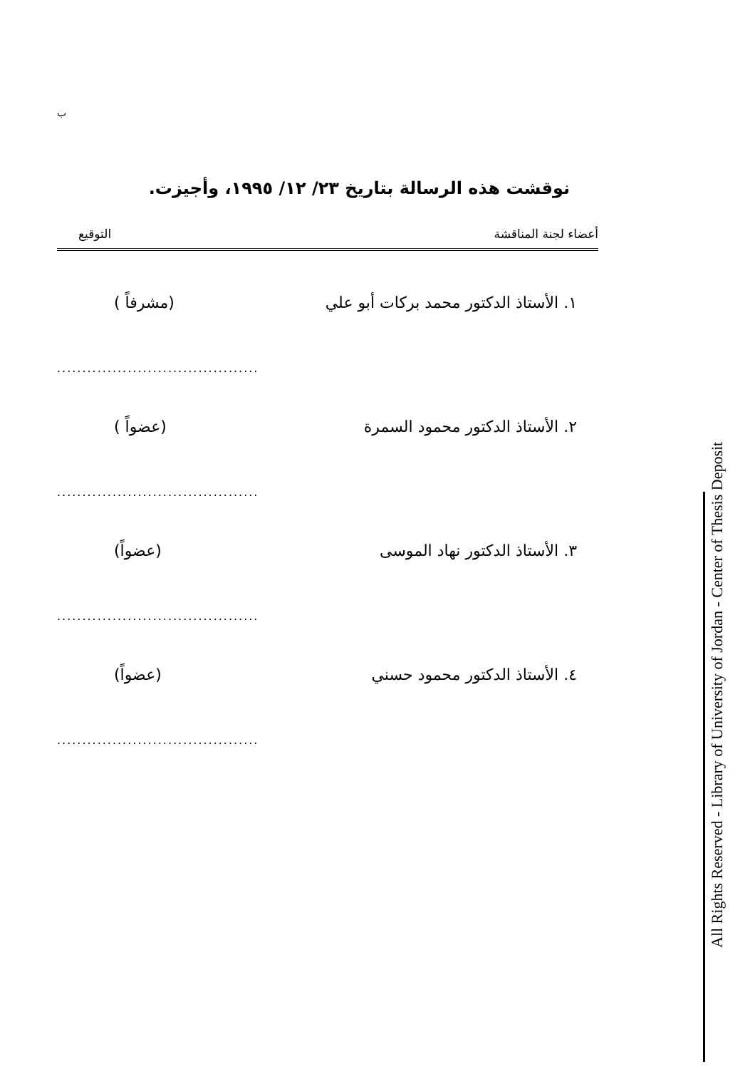ب
نوقشت هذه الرسالة بتاريخ ٢٣/ ١٢/ ١٩٩٥، وأجيزت.
أعضاء لجنة المناقشة التوقيع
١. الأستاذ الدكتور محمد بركات أبو علي (مشرفاً )
........................................
٢. الأستاذ الدكتور محمود السمرة (عضواً )
........................................
٣. الأستاذ الدكتور نهاد الموسى (عضواً)
........................................
٤. الأستاذ الدكتور محمود حسني (عضواً)
........................................
All Rights Reserved - Library of University of Jordan - Center of Thesis Deposit